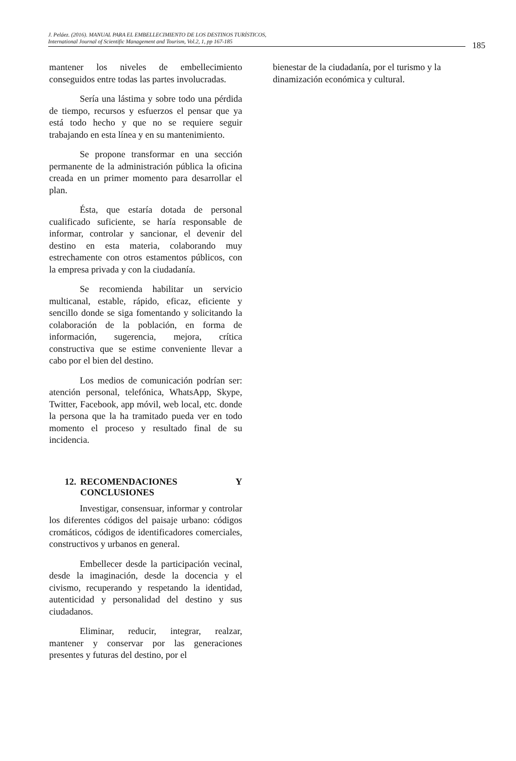J. Peláez. (2016). MANUAL PARA EL EMBELLECIMIENTO DE LOS DESTINOS TURÍSTICOS,
International Journal of Scientific Management and Tourism, Vol.2, 1, pp 167-185
185
mantener los niveles de embellecimiento conseguidos entre todas las partes involucradas.
Sería una lástima y sobre todo una pérdida de tiempo, recursos y esfuerzos el pensar que ya está todo hecho y que no se requiere seguir trabajando en esta línea y en su mantenimiento.
Se propone transformar en una sección permanente de la administración pública la oficina creada en un primer momento para desarrollar el plan.
Ésta, que estaría dotada de personal cualificado suficiente, se haría responsable de informar, controlar y sancionar, el devenir del destino en esta materia, colaborando muy estrechamente con otros estamentos públicos, con la empresa privada y con la ciudadanía.
Se recomienda habilitar un servicio multicanal, estable, rápido, eficaz, eficiente y sencillo donde se siga fomentando y solicitando la colaboración de la población, en forma de información, sugerencia, mejora, crítica constructiva que se estime conveniente llevar a cabo por el bien del destino.
Los medios de comunicación podrían ser: atención personal, telefónica, WhatsApp, Skype, Twitter, Facebook, app móvil, web local, etc. donde la persona que la ha tramitado pueda ver en todo momento el proceso y resultado final de su incidencia.
12. RECOMENDACIONES Y CONCLUSIONES
Investigar, consensuar, informar y controlar los diferentes códigos del paisaje urbano: códigos cromáticos, códigos de identificadores comerciales, constructivos y urbanos en general.
Embellecer desde la participación vecinal, desde la imaginación, desde la docencia y el civismo, recuperando y respetando la identidad, autenticidad y personalidad del destino y sus ciudadanos.
Eliminar, reducir, integrar, realzar, mantener y conservar por las generaciones presentes y futuras del destino, por el
bienestar de la ciudadanía, por el turismo y la dinamización económica y cultural.